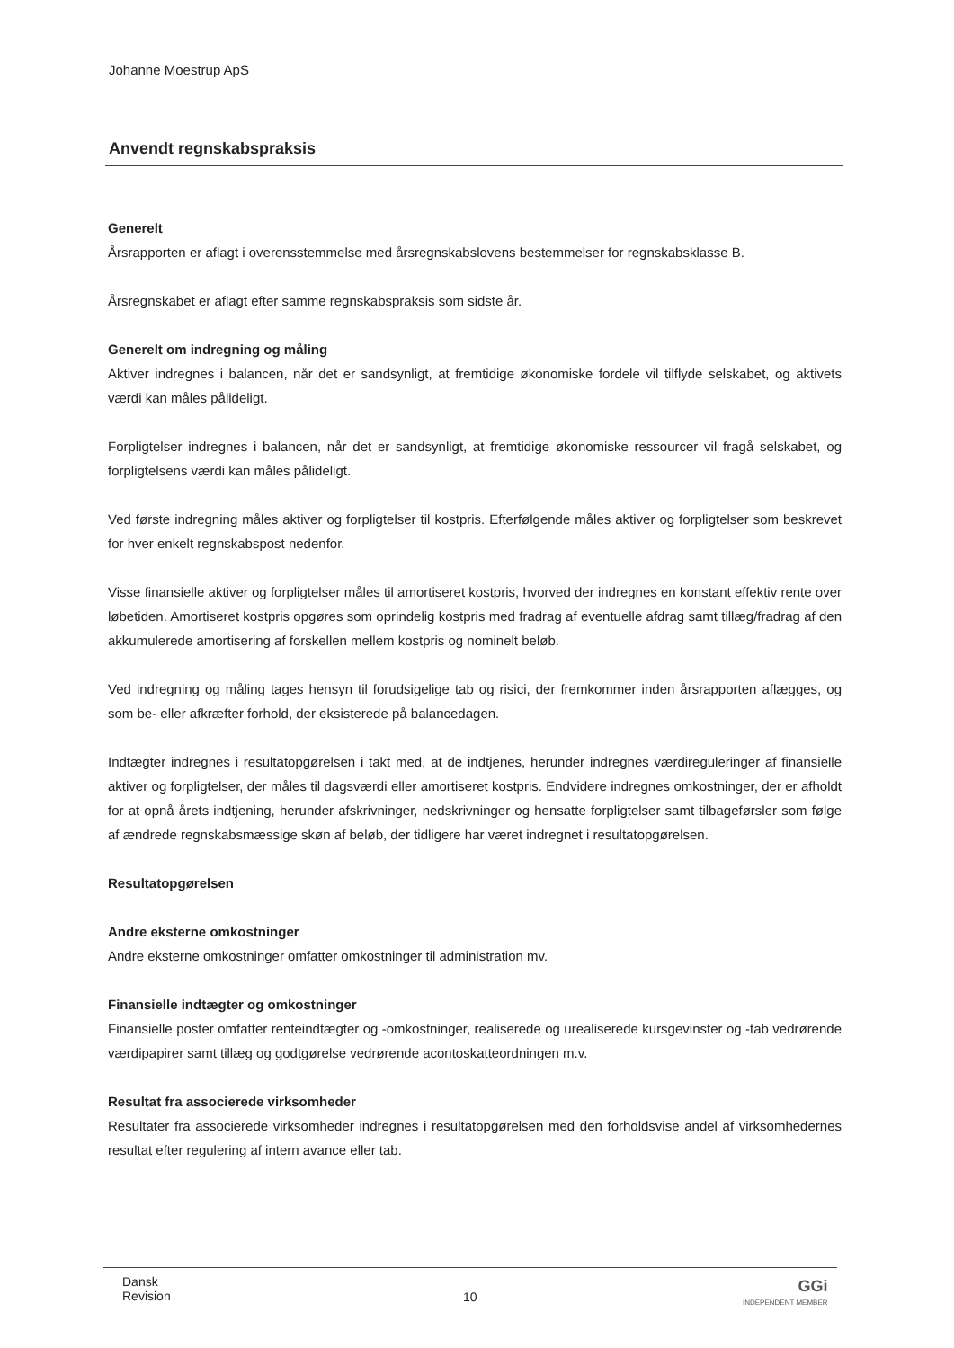Johanne Moestrup ApS
Anvendt regnskabspraksis
Generelt
Årsrapporten er aflagt i overensstemmelse med årsregnskabslovens bestemmelser for regnskabsklasse B.
Årsregnskabet er aflagt efter samme regnskabspraksis som sidste år.
Generelt om indregning og måling
Aktiver indregnes i balancen, når det er sandsynligt, at fremtidige økonomiske fordele vil tilflyde selskabet, og aktivets værdi kan måles pålideligt.
Forpligtelser indregnes i balancen, når det er sandsynligt, at fremtidige økonomiske ressourcer vil fragå selskabet, og forpligtelsens værdi kan måles pålideligt.
Ved første indregning måles aktiver og forpligtelser til kostpris. Efterfølgende måles aktiver og forpligtelser som beskrevet for hver enkelt regnskabspost nedenfor.
Visse finansielle aktiver og forpligtelser måles til amortiseret kostpris, hvorved der indregnes en konstant effektiv rente over løbetiden. Amortiseret kostpris opgøres som oprindelig kostpris med fradrag af eventuelle afdrag samt tillæg/fradrag af den akkumulerede amortisering af forskellen mellem kostpris og nominelt beløb.
Ved indregning og måling tages hensyn til forudsigelige tab og risici, der fremkommer inden årsrapporten aflægges, og som be- eller afkræfter forhold, der eksisterede på balancedagen.
Indtægter indregnes i resultatopgørelsen i takt med, at de indtjenes, herunder indregnes værdireguleringer af finansielle aktiver og forpligtelser, der måles til dagsværdi eller amortiseret kostpris. Endvidere indregnes omkostninger, der er afholdt for at opnå årets indtjening, herunder afskrivninger, nedskrivninger og hensatte forpligtelser samt tilbageførsler som følge af ændrede regnskabsmæssige skøn af beløb, der tidligere har været indregnet i resultatopgørelsen.
Resultatopgørelsen
Andre eksterne omkostninger
Andre eksterne omkostninger omfatter omkostninger til administration mv.
Finansielle indtægter og omkostninger
Finansielle poster omfatter renteindtægter og -omkostninger, realiserede og urealiserede kursgevinster og -tab vedrørende værdipapirer samt tillæg og godtgørelse vedrørende acontoskatteordningen m.v.
Resultat fra associerede virksomheder
Resultater fra associerede virksomheder indregnes i resultatopgørelsen med den forholdsvise andel af virksomhedernes resultat efter regulering af intern avance eller tab.
Dansk
Revision
10
GGi
INDEPENDENT MEMBER